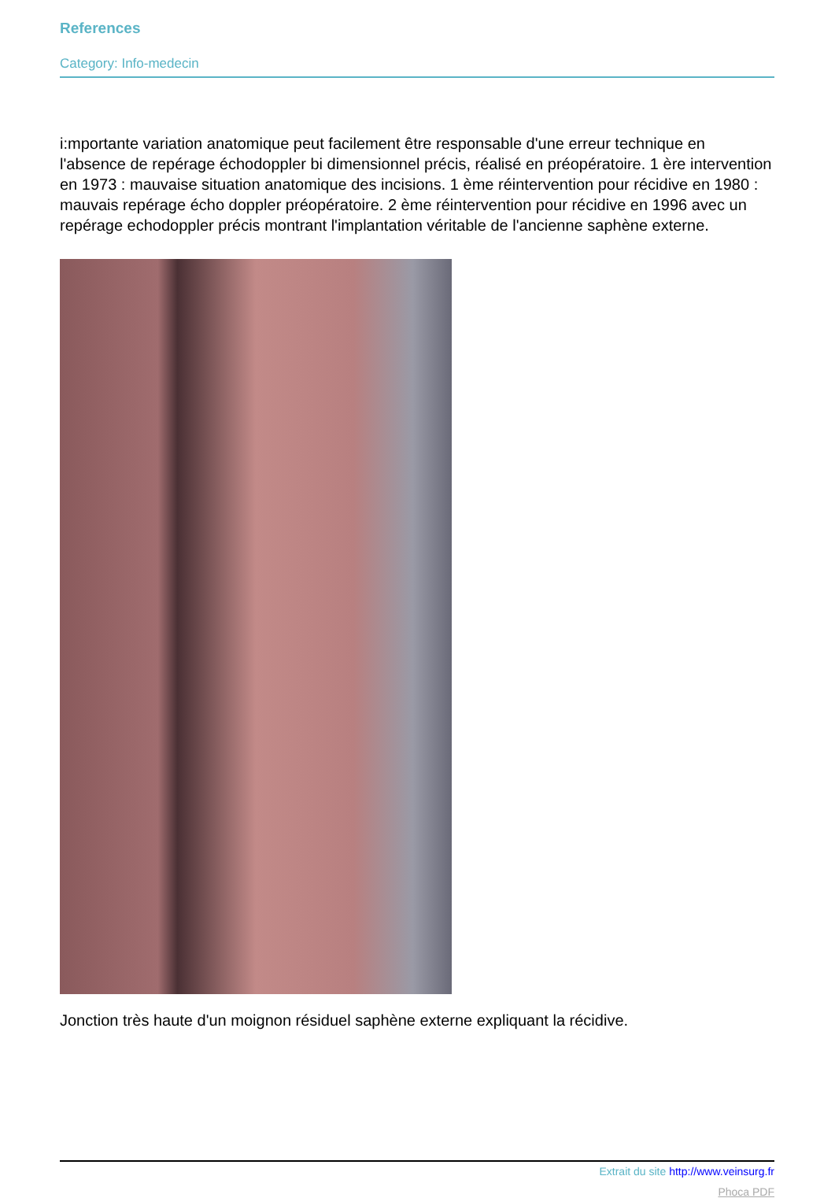References
Category: Info-medecin
i:mportante variation anatomique peut facilement être responsable d'une erreur technique en l'absence de repérage échodoppler bi dimensionnel précis, réalisé en préopératoire. 1 ère intervention en 1973 : mauvaise situation anatomique des incisions. 1 ème réintervention pour récidive en 1980 : mauvais repérage écho doppler préopératoire. 2 ème réintervention pour récidive en 1996 avec un repérage echodoppler précis montrant l'implantation véritable de l'ancienne saphène externe.
Jonction très haute d'un moignon résiduel saphène externe expliquant la récidive.
Extrait du site http://www.veinsurg.fr
Phoca PDF